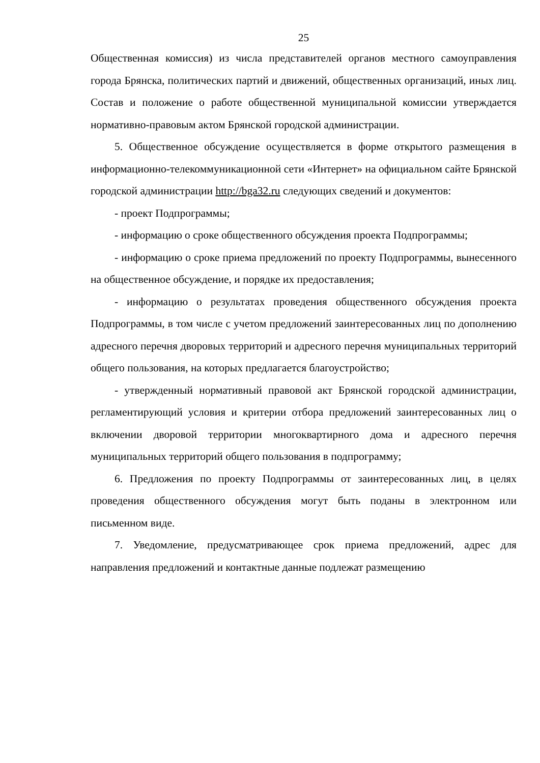25
Общественная комиссия) из числа представителей органов местного самоуправления города Брянска, политических партий и движений, общественных организаций, иных лиц. Состав и положение о работе общественной муниципальной комиссии утверждается нормативно-правовым актом Брянской городской администрации.
5. Общественное обсуждение осуществляется в форме открытого размещения в информационно-телекоммуникационной сети «Интернет» на официальном сайте Брянской городской администрации http://bga32.ru следующих сведений и документов:
- проект Подпрограммы;
- информацию о сроке общественного обсуждения проекта Подпрограммы;
- информацию о сроке приема предложений по проекту Подпрограммы, вынесенного на общественное обсуждение, и порядке их предоставления;
- информацию о результатах проведения общественного обсуждения проекта Подпрограммы, в том числе с учетом предложений заинтересованных лиц по дополнению адресного перечня дворовых территорий и адресного перечня муниципальных территорий общего пользования, на которых предлагается благоустройство;
- утвержденный нормативный правовой акт Брянской городской администрации, регламентирующий условия и критерии отбора предложений заинтересованных лиц о включении дворовой территории многоквартирного дома и адресного перечня муниципальных территорий общего пользования в подпрограмму;
6. Предложения по проекту Подпрограммы от заинтересованных лиц, в целях проведения общественного обсуждения могут быть поданы в электронном или письменном виде.
7. Уведомление, предусматривающее срок приема предложений, адрес для направления предложений и контактные данные подлежат размещению